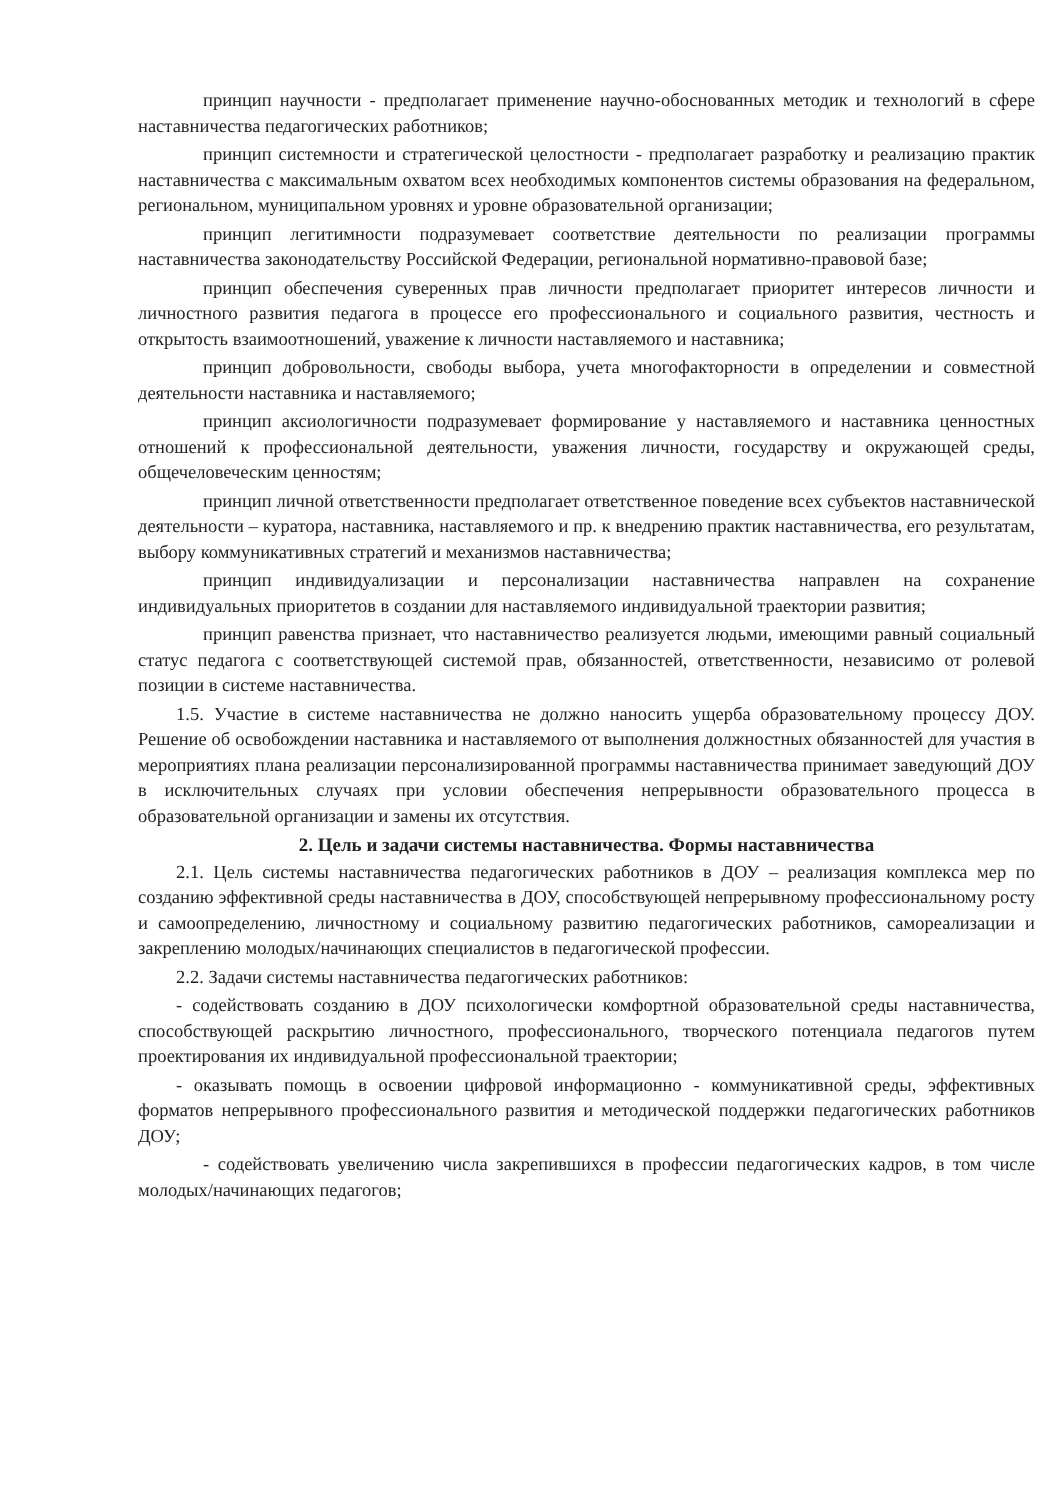принцип научности - предполагает применение научно-обоснованных методик и технологий в сфере наставничества педагогических работников;
принцип системности и стратегической целостности - предполагает разработку и реализацию практик наставничества с максимальным охватом всех необходимых компонентов системы образования на федеральном, региональном, муниципальном уровнях и уровне образовательной организации;
принцип легитимности подразумевает соответствие деятельности по реализации программы наставничества законодательству Российской Федерации, региональной нормативно-правовой базе;
принцип обеспечения суверенных прав личности предполагает приоритет интересов личности и личностного развития педагога в процессе его профессионального и социального развития, честность и открытость взаимоотношений, уважение к личности наставляемого и наставника;
принцип добровольности, свободы выбора, учета многофакторности в определении и совместной деятельности наставника и наставляемого;
принцип аксиологичности подразумевает формирование у наставляемого и наставника ценностных отношений к профессиональной деятельности, уважения личности, государству и окружающей среды, общечеловеческим ценностям;
принцип личной ответственности предполагает ответственное поведение всех субъектов наставнической деятельности – куратора, наставника, наставляемого и пр. к внедрению практик наставничества, его результатам, выбору коммуникативных стратегий и механизмов наставничества;
принцип индивидуализации и персонализации наставничества направлен на сохранение индивидуальных приоритетов в создании для наставляемого индивидуальной траектории развития;
принцип равенства признает, что наставничество реализуется людьми, имеющими равный социальный статус педагога с соответствующей системой прав, обязанностей, ответственности, независимо от ролевой позиции в системе наставничества.
1.5. Участие в системе наставничества не должно наносить ущерба образовательному процессу ДОУ. Решение об освобождении наставника и наставляемого от выполнения должностных обязанностей для участия в мероприятиях плана реализации персонализированной программы наставничества принимает заведующий ДОУ в исключительных случаях при условии обеспечения непрерывности образовательного процесса в образовательной организации и замены их отсутствия.
2. Цель и задачи системы наставничества. Формы наставничества
2.1. Цель системы наставничества педагогических работников в ДОУ – реализация комплекса мер по созданию эффективной среды наставничества в ДОУ, способствующей непрерывному профессиональному росту и самоопределению, личностному и социальному развитию педагогических работников, самореализации и закреплению молодых/начинающих специалистов в педагогической профессии.
2.2. Задачи системы наставничества педагогических работников:
- содействовать созданию в ДОУ психологически комфортной образовательной среды наставничества, способствующей раскрытию личностного, профессионального, творческого потенциала педагогов путем проектирования их индивидуальной профессиональной траектории;
- оказывать помощь в освоении цифровой информационно - коммуникативной среды, эффективных форматов непрерывного профессионального развития и методической поддержки педагогических работников ДОУ;
- содействовать увеличению числа закрепившихся в профессии педагогических кадров, в том числе молодых/начинающих педагогов;